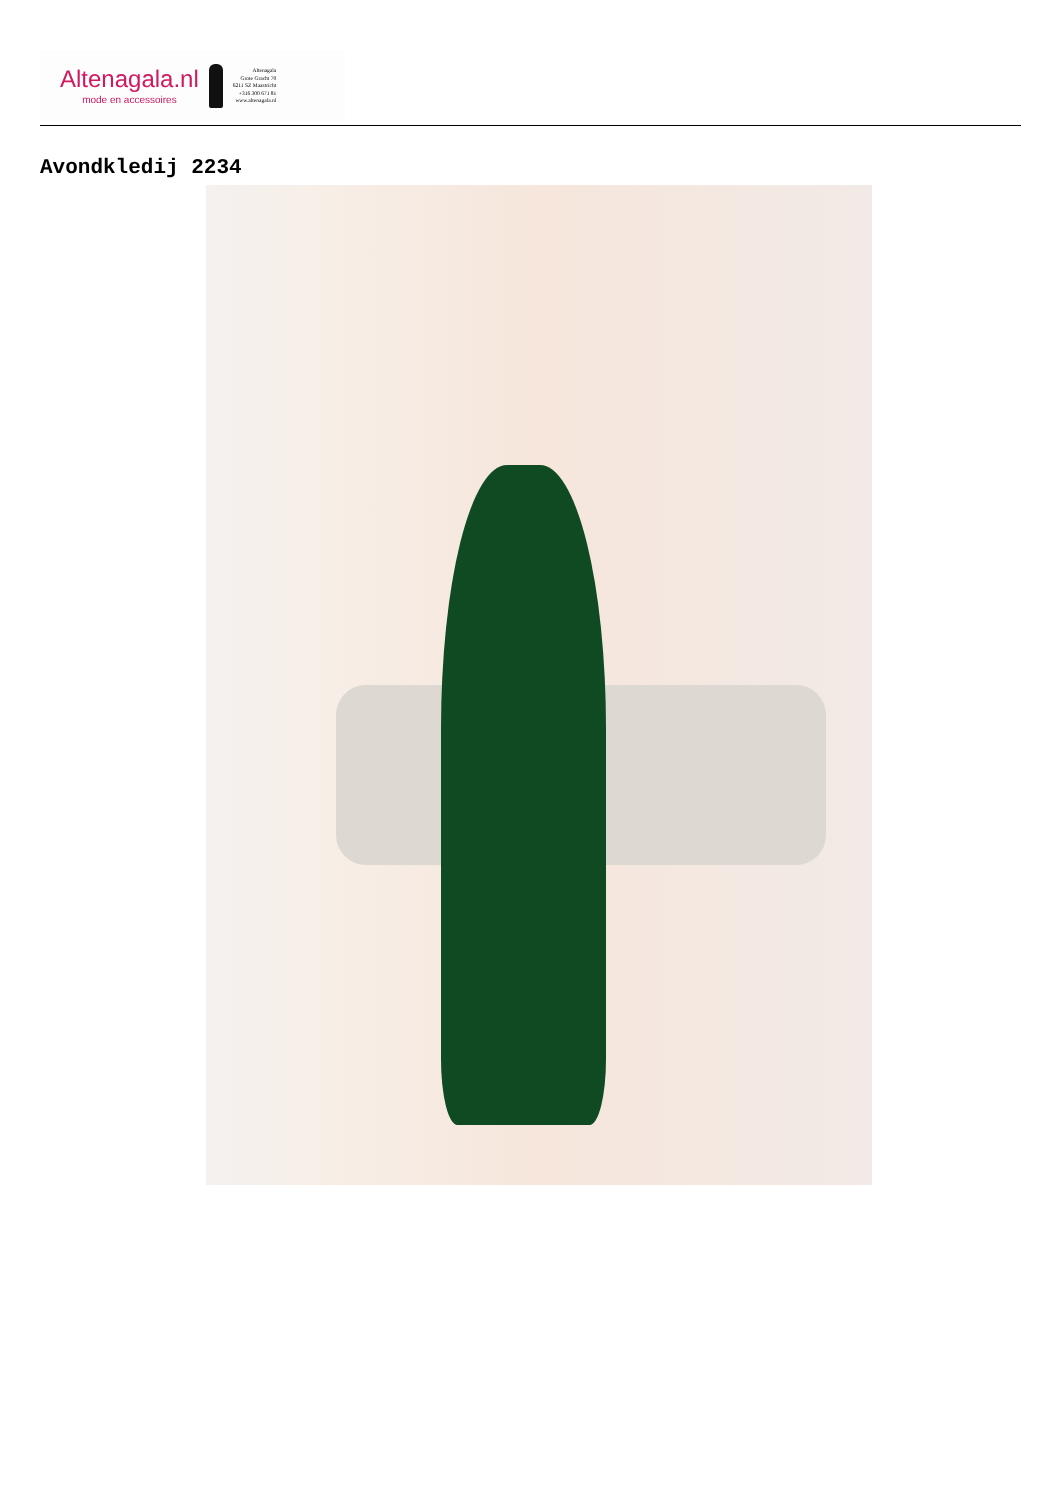Altenagala.nl
mode en accessoires
Altenagala
Grote Gracht 70
6211 SZ Maastricht
+316 300 671 81
www.altenagala.nl
Avondkledij 2234